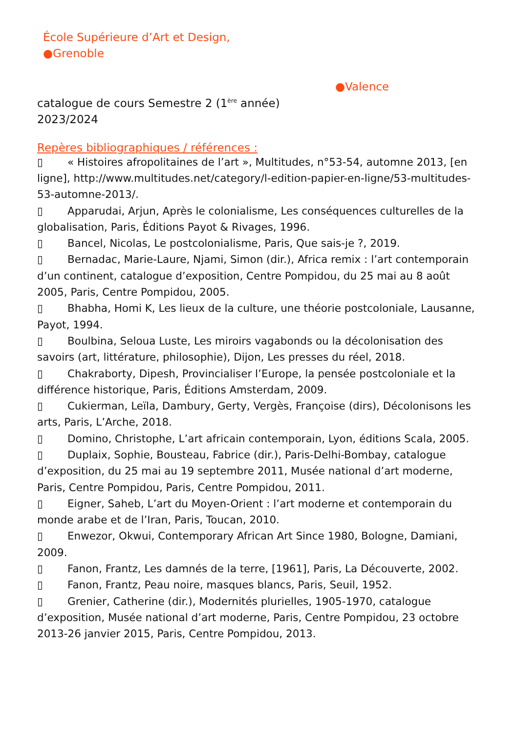École Supérieure d’Art et Design,
●Grenoble
●Valence
catalogue de cours Semestre 2 (1<sup>ère</sup> année)
2023/2024
Repères bibliographiques / références :
▯ « Histoires afropolitaines de l’art », Multitudes, n°53-54, automne 2013, [en ligne], http://www.multitudes.net/category/l-edition-papier-en-ligne/53-multitudes-53-automne-2013/.
▯ Apparudai, Arjun, Après le colonialisme, Les conséquences culturelles de la globalisation, Paris, Éditions Payot & Rivages, 1996.
▯ Bancel, Nicolas, Le postcolonialisme, Paris, Que sais-je ?, 2019.
▯ Bernadac, Marie-Laure, Njami, Simon (dir.), Africa remix : l’art contemporain d’un continent, catalogue d’exposition, Centre Pompidou, du 25 mai au 8 août 2005, Paris, Centre Pompidou, 2005.
▯ Bhabha, Homi K, Les lieux de la culture, une théorie postcoloniale, Lausanne, Payot, 1994.
▯ Boulbina, Seloua Luste, Les miroirs vagabonds ou la décolonisation des savoirs (art, littérature, philosophie), Dijon, Les presses du réel, 2018.
▯ Chakraborty, Dipesh, Provincialiser l’Europe, la pensée postcoloniale et la différence historique, Paris, Éditions Amsterdam, 2009.
▯ Cukierman, Leïla, Dambury, Gerty, Vergès, Françoise (dirs), Décolonisons les arts, Paris, L’Arche, 2018.
▯ Domino, Christophe, L’art africain contemporain, Lyon, éditions Scala, 2005.
▯ Duplaix, Sophie, Bousteau, Fabrice (dir.), Paris-Delhi-Bombay, catalogue d’exposition, du 25 mai au 19 septembre 2011, Musée national d’art moderne, Paris, Centre Pompidou, Paris, Centre Pompidou, 2011.
▯ Eigner, Saheb, L’art du Moyen-Orient : l’art moderne et contemporain du monde arabe et de l’Iran, Paris, Toucan, 2010.
▯ Enwezor, Okwui, Contemporary African Art Since 1980, Bologne, Damiani, 2009.
▯ Fanon, Frantz, Les damnés de la terre, [1961], Paris, La Découverte, 2002.
▯ Fanon, Frantz, Peau noire, masques blancs, Paris, Seuil, 1952.
▯ Grenier, Catherine (dir.), Modernités plurielles, 1905-1970, catalogue d’exposition, Musée national d’art moderne, Paris, Centre Pompidou, 23 octobre 2013-26 janvier 2015, Paris, Centre Pompidou, 2013.